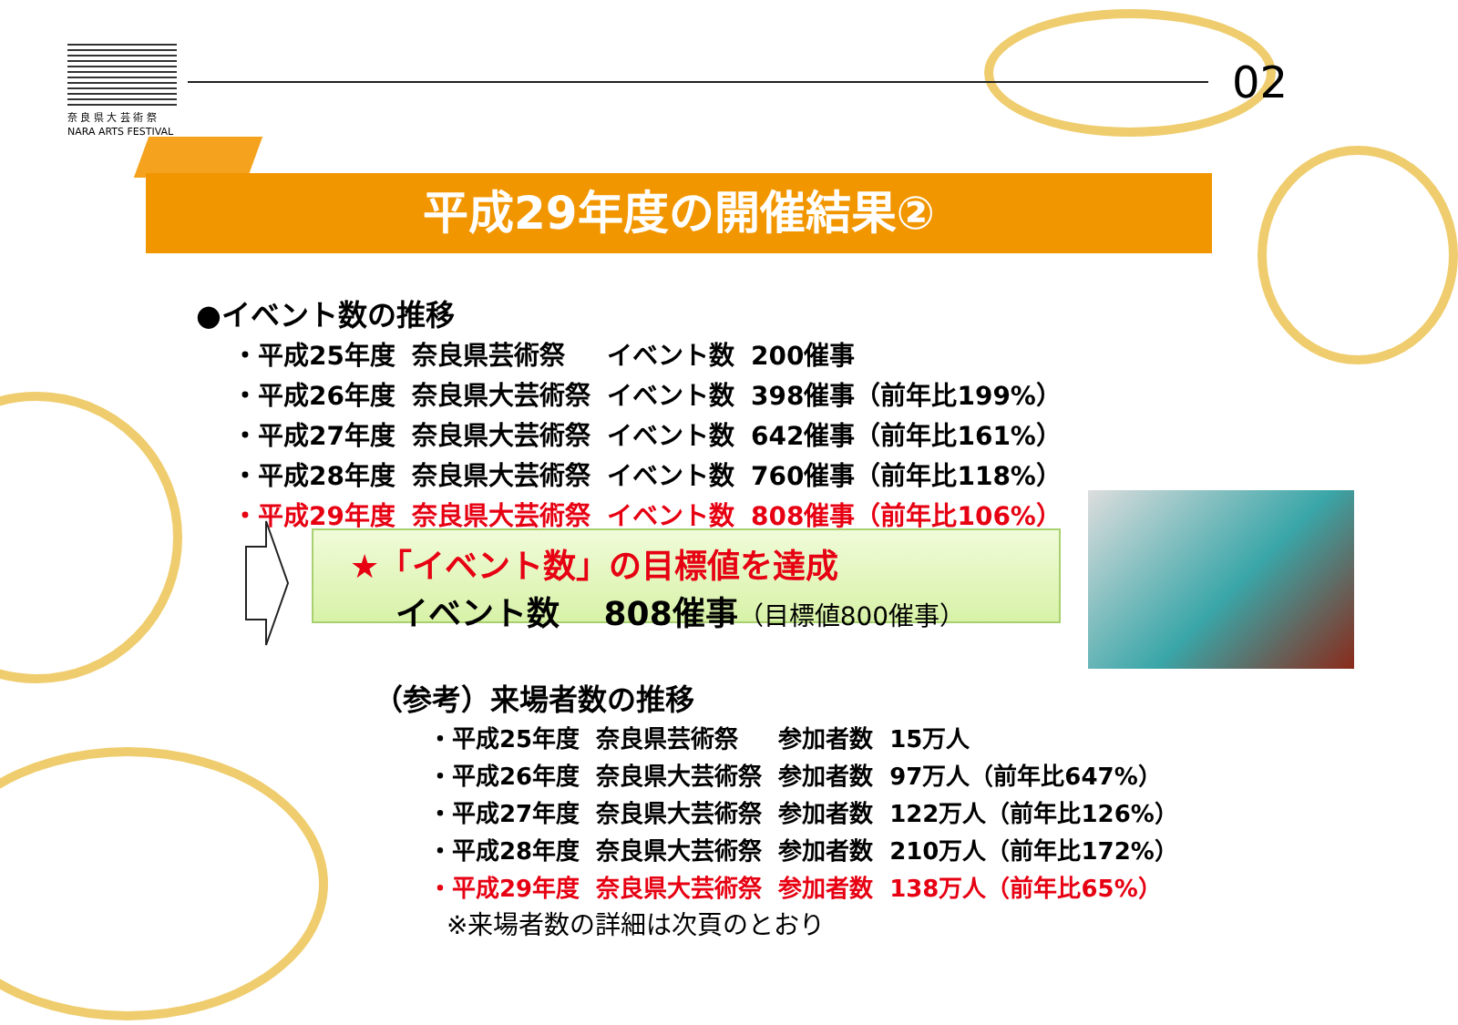奈 良 県 大 芸 術 祭
NARA ARTS FESTIVAL
02
平成29年度の開催結果②
●イベント数の推移
| ・平成25年度 | 奈良県芸術祭 | イベント数 | 200催事 |
| ・平成26年度 | 奈良県大芸術祭 | イベント数 | 398催事（前年比199%） |
| ・平成27年度 | 奈良県大芸術祭 | イベント数 | 642催事（前年比161%） |
| ・平成28年度 | 奈良県大芸術祭 | イベント数 | 760催事（前年比118%） |
| ・平成29年度 | 奈良県大芸術祭 | イベント数 | 808催事（前年比106%） |
★「イベント数」の目標値を達成
イベント数　 808催事（目標値800催事）
（参考）来場者数の推移
| ・平成25年度 | 奈良県芸術祭 | 参加者数 | 15万人 |
| ・平成26年度 | 奈良県大芸術祭 | 参加者数 | 97万人（前年比647%） |
| ・平成27年度 | 奈良県大芸術祭 | 参加者数 | 122万人（前年比126%） |
| ・平成28年度 | 奈良県大芸術祭 | 参加者数 | 210万人（前年比172%） |
| ・平成29年度 | 奈良県大芸術祭 | 参加者数 | 138万人（前年比65%） |
※来場者数の詳細は次頁のとおり